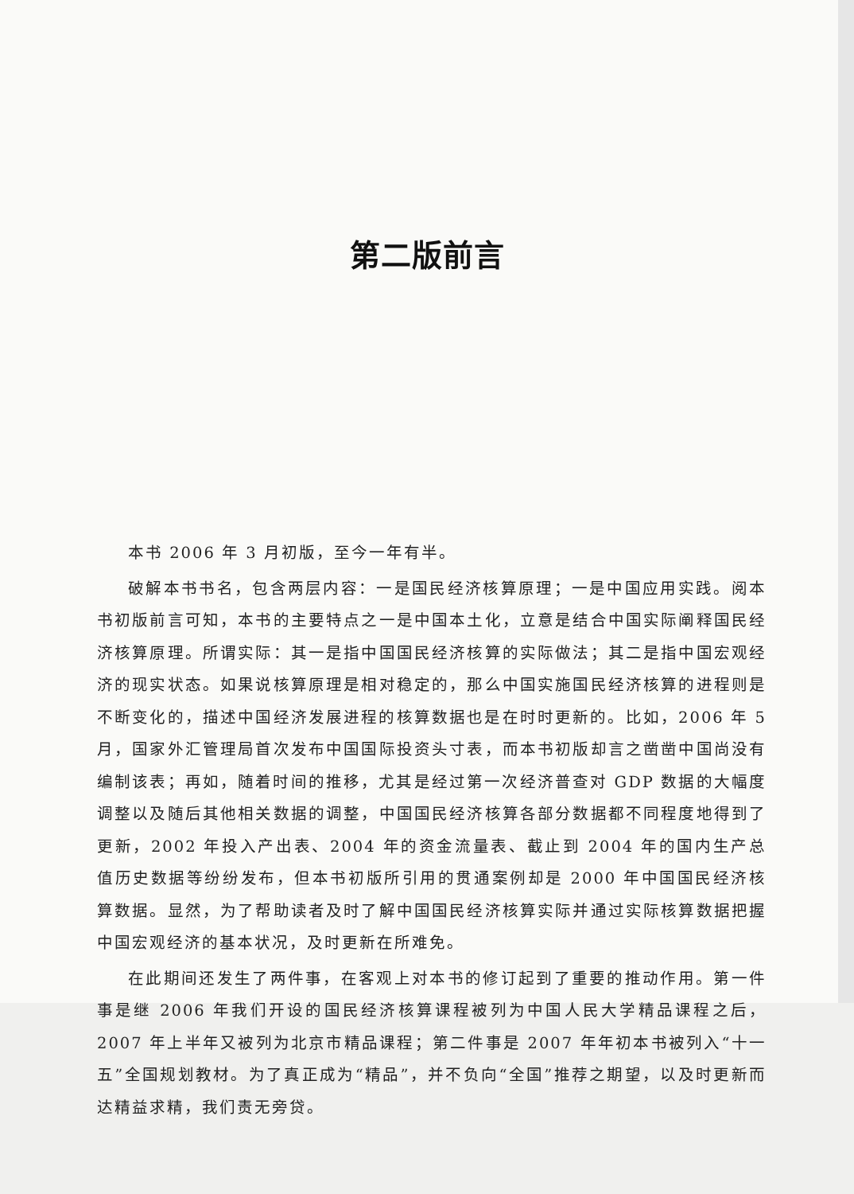第二版前言
本书 2006 年 3 月初版，至今一年有半。
破解本书书名，包含两层内容：一是国民经济核算原理；一是中国应用实践。阅本书初版前言可知，本书的主要特点之一是中国本土化，立意是结合中国实际阐释国民经济核算原理。所谓实际：其一是指中国国民经济核算的实际做法；其二是指中国宏观经济的现实状态。如果说核算原理是相对稳定的，那么中国实施国民经济核算的进程则是不断变化的，描述中国经济发展进程的核算数据也是在时时更新的。比如，2006 年 5 月，国家外汇管理局首次发布中国国际投资头寸表，而本书初版却言之凿凿中国尚没有编制该表；再如，随着时间的推移，尤其是经过第一次经济普查对 GDP 数据的大幅度调整以及随后其他相关数据的调整，中国国民经济核算各部分数据都不同程度地得到了更新，2002 年投入产出表、2004 年的资金流量表、截止到 2004 年的国内生产总值历史数据等纷纷发布，但本书初版所引用的贯通案例却是 2000 年中国国民经济核算数据。显然，为了帮助读者及时了解中国国民经济核算实际并通过实际核算数据把握中国宏观经济的基本状况，及时更新在所难免。
在此期间还发生了两件事，在客观上对本书的修订起到了重要的推动作用。第一件事是继 2006 年我们开设的国民经济核算课程被列为中国人民大学精品课程之后，2007 年上半年又被列为北京市精品课程；第二件事是 2007 年年初本书被列入“十一五”全国规划教材。为了真正成为“精品”，并不负向“全国”推荐之期望，以及时更新而达精益求精，我们责无旁贷。